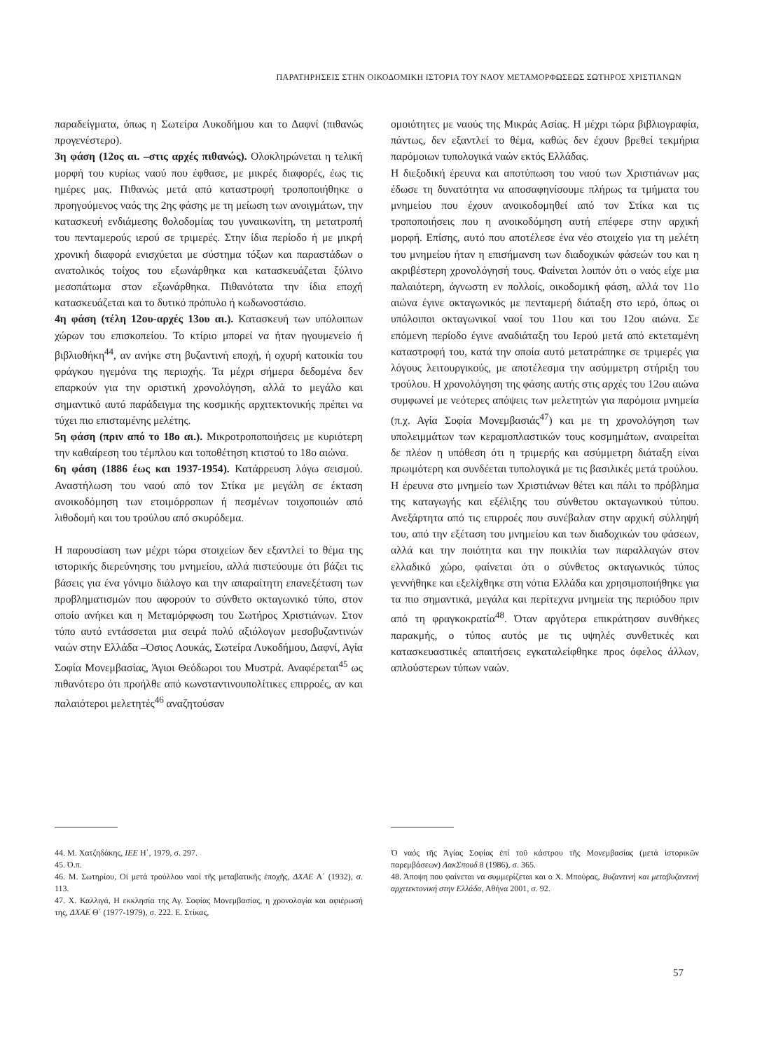ΠΑΡΑΤΗΡΗΣΕΙΣ ΣΤΗΝ ΟΙΚΟΔΟΜΙΚΗ ΙΣΤΟΡΙΑ ΤΟΥ ΝΑΟΥ ΜΕΤΑΜΟΡΦΩΣΕΩΣ ΣΩΤΗΡΟΣ ΧΡΙΣΤΙΑΝΩΝ
παραδείγματα, όπως η Σωτείρα Λυκοδήμου και το Δαφνί (πιθανώς προγενέστερο).
3η φάση (12ος αι. –στις αρχές πιθανώς). Ολοκληρώνεται η τελική μορφή του κυρίως ναού που έφθασε, με μικρές διαφορές, έως τις ημέρες μας. Πιθανώς μετά από καταστροφή τροποποιήθηκε ο προηγούμενος ναός της 2ης φάσης με τη μείωση των ανοιγμάτων, την κατασκευή ενδιάμεσης θολοδομίας του γυναικωνίτη, τη μετατροπή του πενταμερούς ιερού σε τριμερές. Στην ίδια περίοδο ή με μικρή χρονική διαφορά ενισχύεται με σύστημα τόξων και παραστάδων ο ανατολικός τοίχος του εξωνάρθηκα και κατασκευάζεται ξύλινο μεσοπάτωμα στον εξωνάρθηκα. Πιθανότατα την ίδια εποχή κατασκευάζεται και το δυτικό πρόπυλο ή κωδωνοστάσιο.
4η φάση (τέλη 12ου-αρχές 13ου αι.). Κατασκευή των υπόλοιπων χώρων του επισκοπείου. Το κτίριο μπορεί να ήταν ηγουμενείο ή βιβλιοθήκη<sup>44</sup>, αν ανήκε στη βυζαντινή εποχή, ή οχυρή κατοικία του φράγκου ηγεμόνα της περιοχής. Τα μέχρι σήμερα δεδομένα δεν επαρκούν για την οριστική χρονολόγηση, αλλά το μεγάλο και σημαντικό αυτό παράδειγμα της κοσμικής αρχιτεκτονικής πρέπει να τύχει πιο επισταμένης μελέτης.
5η φάση (πριν από το 18ο αι.). Μικροτροποποιήσεις με κυριότερη την καθαίρεση του τέμπλου και τοποθέτηση κτιστού το 18ο αιώνα.
6η φάση (1886 έως και 1937-1954). Κατάρρευση λόγω σεισμού. Αναστήλωση του ναού από τον Στίκα με μεγάλη σε έκταση ανοικοδόμηση των ετοιμόρροπων ή πεσμένων τοιχοποιιών από λιθοδομή και του τρούλου από σκυρόδεμα.
Η παρουσίαση των μέχρι τώρα στοιχείων δεν εξαντλεί το θέμα της ιστορικής διερεύνησης του μνημείου, αλλά πιστεύουμε ότι βάζει τις βάσεις για ένα γόνιμο διάλογο και την απαραίτητη επανεξέταση των προβληματισμών που αφορούν το σύνθετο οκταγωνικό τύπο, στον οποίο ανήκει και η Μεταμόρφωση του Σωτήρος Χριστιάνων. Στον τύπο αυτό εντάσσεται μια σειρά πολύ αξιόλογων μεσοβυζαντινών ναών στην Ελλάδα –Όσιος Λουκάς, Σωτείρα Λυκοδήμου, Δαφνί, Αγία Σοφία Μονεμβασίας, Άγιοι Θεόδωροι του Μυστρά. Αναφέρεται<sup>45</sup> ως πιθανότερο ότι προήλθε από κωνσταντινουπολίτικες επιρροές, αν και παλαιότεροι μελετητές<sup>46</sup> αναζητούσαν
ομοιότητες με ναούς της Μικράς Ασίας. Η μέχρι τώρα βιβλιογραφία, πάντως, δεν εξαντλεί το θέμα, καθώς δεν έχουν βρεθεί τεκμήρια παρόμοιων τυπολογικά ναών εκτός Ελλάδας.
Η διεξοδική έρευνα και αποτύπωση του ναού των Χριστιάνων μας έδωσε τη δυνατότητα να αποσαφηνίσουμε πλήρως τα τμήματα του μνημείου που έχουν ανοικοδομηθεί από τον Στίκα και τις τροποποιήσεις που η ανοικοδόμηση αυτή επέφερε στην αρχική μορφή. Επίσης, αυτό που αποτέλεσε ένα νέο στοιχείο για τη μελέτη του μνημείου ήταν η επισήμανση των διαδοχικών φάσεών του και η ακριβέστερη χρονολόγησή τους. Φαίνεται λοιπόν ότι ο ναός είχε μια παλαιότερη, άγνωστη εν πολλοίς, οικοδομική φάση, αλλά τον 11ο αιώνα έγινε οκταγωνικός με πενταμερή διάταξη στο ιερό, όπως οι υπόλοιποι οκταγωνικοί ναοί του 11ου και του 12ου αιώνα. Σε επόμενη περίοδο έγινε αναδιάταξη του Ιερού μετά από εκτεταμένη καταστροφή του, κατά την οποία αυτό μετατράπηκε σε τριμερές για λόγους λειτουργικούς, με αποτέλεσμα την ασύμμετρη στήριξη του τρούλου. Η χρονολόγηση της φάσης αυτής στις αρχές του 12ου αιώνα συμφωνεί με νεότερες απόψεις των μελετητών για παρόμοια μνημεία (π.χ. Αγία Σοφία Μονεμβασιάς<sup>47</sup>) και με τη χρονολόγηση των υπολειμμάτων των κεραμοπλαστικών τους κοσμημάτων, αναιρείται δε πλέον η υπόθεση ότι η τριμερής και ασύμμετρη διάταξη είναι πρωιμότερη και συνδέεται τυπολογικά με τις βασιλικές μετά τρούλου.
Η έρευνα στο μνημείο των Χριστιάνων θέτει και πάλι το πρόβλημα της καταγωγής και εξέλιξης του σύνθετου οκταγωνικού τύπου. Ανεξάρτητα από τις επιρροές που συνέβαλαν στην αρχική σύλληψή του, από την εξέταση του μνημείου και των διαδοχικών του φάσεων, αλλά και την ποιότητα και την ποικιλία των παραλλαγών στον ελλαδικό χώρο, φαίνεται ότι ο σύνθετος οκταγωνικός τύπος γεννήθηκε και εξελίχθηκε στη νότια Ελλάδα και χρησιμοποιήθηκε για τα πιο σημαντικά, μεγάλα και περίτεχνα μνημεία της περιόδου πριν από τη φραγκοκρατία<sup>48</sup>. Όταν αργότερα επικράτησαν συνθήκες παρακμής, ο τύπος αυτός με τις υψηλές συνθετικές και κατασκευαστικές απαιτήσεις εγκαταλείφθηκε προς όφελος άλλων, απλούστερων τύπων ναών.
44. Μ. Χατζηδάκης, ΙΕΕ Η΄, 1979, σ. 297.
45. Ό.π.
46. Μ. Σωτηρίου, Οἱ μετά τρούλλου ναοί τῆς μεταβατικῆς ἐποχῆς, ΔΧΑΕ Α΄ (1932), σ. 113.
47. Χ. Καλλιγά, Η εκκλησία της Αγ. Σοφίας Μονεμβασίας, η χρονολογία και αφιέρωσή της, ΔΧΑΕ Θ΄ (1977-1979), σ. 222. Ε. Στίκας,
Ὁ ναός τῆς Ἁγίας Σοφίας ἐπί τοῦ κάστρου τῆς Μονεμβασίας (μετά ἱστορικῶν παρεμβάσεων) ΛακΣπουδ 8 (1986), σ. 365.
48. Άποψη που φαίνεται να συμμερίζεται και ο Χ. Μπούρας, Βυζαντινή και μεταβυζαντινή αρχιτεκτονική στην Ελλάδα, Αθήνα 2001, σ. 92.
57